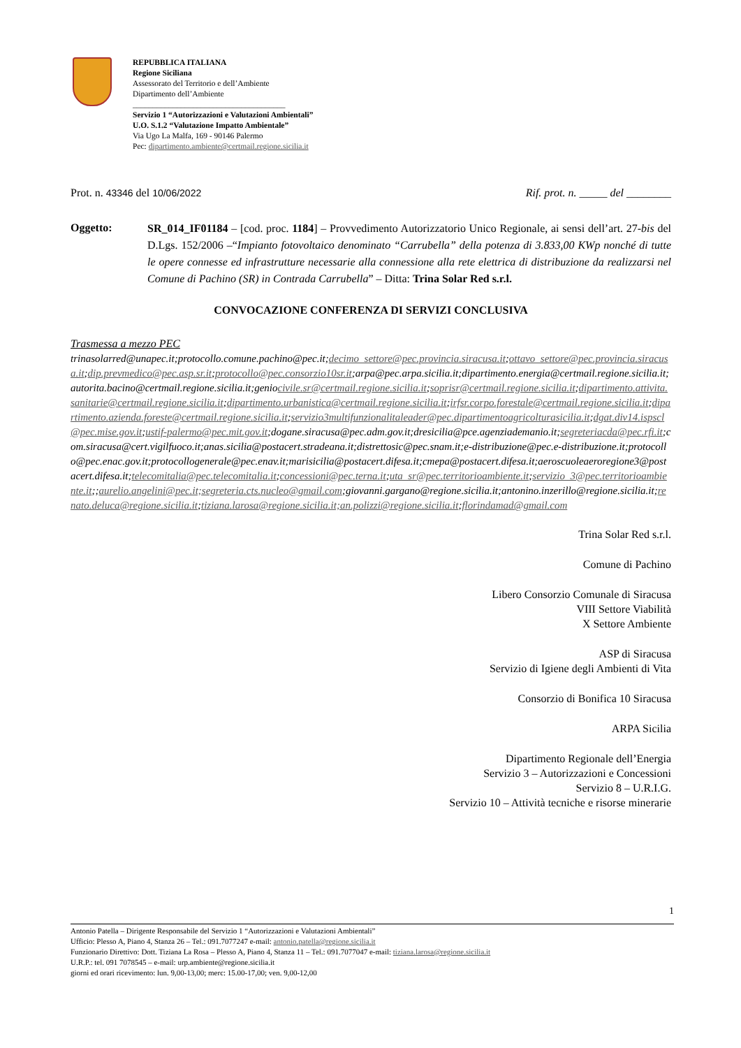REPUBBLICA ITALIANA
Regione Siciliana
Assessorato del Territorio e dell’Ambiente
Dipartimento dell’Ambiente
______________________________________
Servizio 1 “Autorizzazioni e Valutazioni Ambientali”
U.O. S.1.2 “Valutazione Impatto Ambientale”
Via Ugo La Malfa, 169 - 90146 Palermo
Pec: dipartimento.ambiente@certmail.regione.sicilia.it
Prot. n. 43346 del 10/06/2022 Rif. prot. n. _____ del ________
Oggetto:
SR_014_IF01184 – [cod. proc. 1184] – Provvedimento Autorizzatorio Unico Regionale, ai sensi dell’art. 27-bis del D.Lgs. 152/2006 –“Impianto fotovoltaico denominato “Carrubella” della potenza di 3.833,00 KWp nonché di tutte le opere connesse ed infrastrutture necessarie alla connessione alla rete elettrica di distribuzione da realizzarsi nel Comune di Pachino (SR) in Contrada Carrubella” – Ditta: Trina Solar Red s.r.l.
CONVOCAZIONE CONFERENZA DI SERVIZI CONCLUSIVA
Trasmessa a mezzo PEC
trinasolarred@unapec.it;protocollo.comune.pachino@pec.it;decimo_settore@pec.provincia.siracusa.it;ottavo_settore@pec.provincia.siracusa.it;dip.prevmedico@pec.asp.sr.it;protocollo@pec.consorzio10sr.it;arpa@pec.arpa.sicilia.it;dipartimento.energia@certmail.regione.sicilia.it;autorita.bacino@certmail.regione.sicilia.it;geniocivile.sr@certmail.regione.sicilia.it;soprisr@certmail.regione.sicilia.it;dipartimento.attivita.sanitarie@certmail.regione.sicilia.it;dipartimento.urbanistica@certmail.regione.sicilia.it;irfsr.corpo.forestale@certmail.regione.sicilia.it;dipartimento.azienda.foreste@certmail.regione.sicilia.it;servizio3multifunzionalitaleader@pec.dipartimentoagricolturasicilia.it;dgat.div14.ispscl@pec.mise.gov.it;ustif-palermo@pec.mit.gov.it;dogane.siracusa@pec.adm.gov.it;dresicilia@pce.agenziademanio.it;segreteriacda@pec.rfi.it;com.siracusa@cert.vigilfuoco.it;anas.sicilia@postacert.stradeana.it;distrettosic@pec.snam.it;e-distribuzione@pec.e-distribuzione.it;protocollo@pec.enac.gov.it;protocollogenerale@pec.enav.it;marisicilia@postacert.difesa.it;cmepa@postacert.difesa.it;aeroscuoleaeroregione3@postacert.difesa.it;telecomitalia@pec.telecomitalia.it;concessioni@pec.terna.it;uta_sr@pec.territorioambiente.it;servizio_3@pec.territorioambiente.it;;aurelio.angelini@pec.it;segreteria.cts.nucleo@gmail.com;giovanni.gargano@regione.sicilia.it;antonino.inzerillo@regione.sicilia.it;renato.deluca@regione.sicilia.it;tiziana.larosa@regione.sicilia.it;an.polizzi@regione.sicilia.it;florindamad@gmail.com
Trina Solar Red s.r.l.
Comune di Pachino
Libero Consorzio Comunale di Siracusa
VIII Settore Viabilità
X Settore Ambiente
ASP di Siracusa
Servizio di Igiene degli Ambienti di Vita
Consorzio di Bonifica 10 Siracusa
ARPA Sicilia
Dipartimento Regionale dell’Energia
Servizio 3 – Autorizzazioni e Concessioni
Servizio 8 – U.R.I.G.
Servizio 10 – Attività tecniche e risorse minerarie
1
Antonio Patella – Dirigente Responsabile del Servizio 1 “Autorizzazioni e Valutazioni Ambientali”
Ufficio: Plesso A, Piano 4, Stanza 26 – Tel.: 091.7077247 e-mail: antonio.patella@regione.sicilia.it
Funzionario Direttivo: Dott. Tiziana La Rosa – Plesso A, Piano 4, Stanza 11 – Tel.: 091.7077047 e-mail: tiziana.larosa@regione.sicilia.it
U.R.P.: tel. 091 7078545 – e-mail: urp.ambiente@regione.sicilia.it
giorni ed orari ricevimento: lun. 9,00-13,00; merc: 15.00-17,00; ven. 9,00-12,00